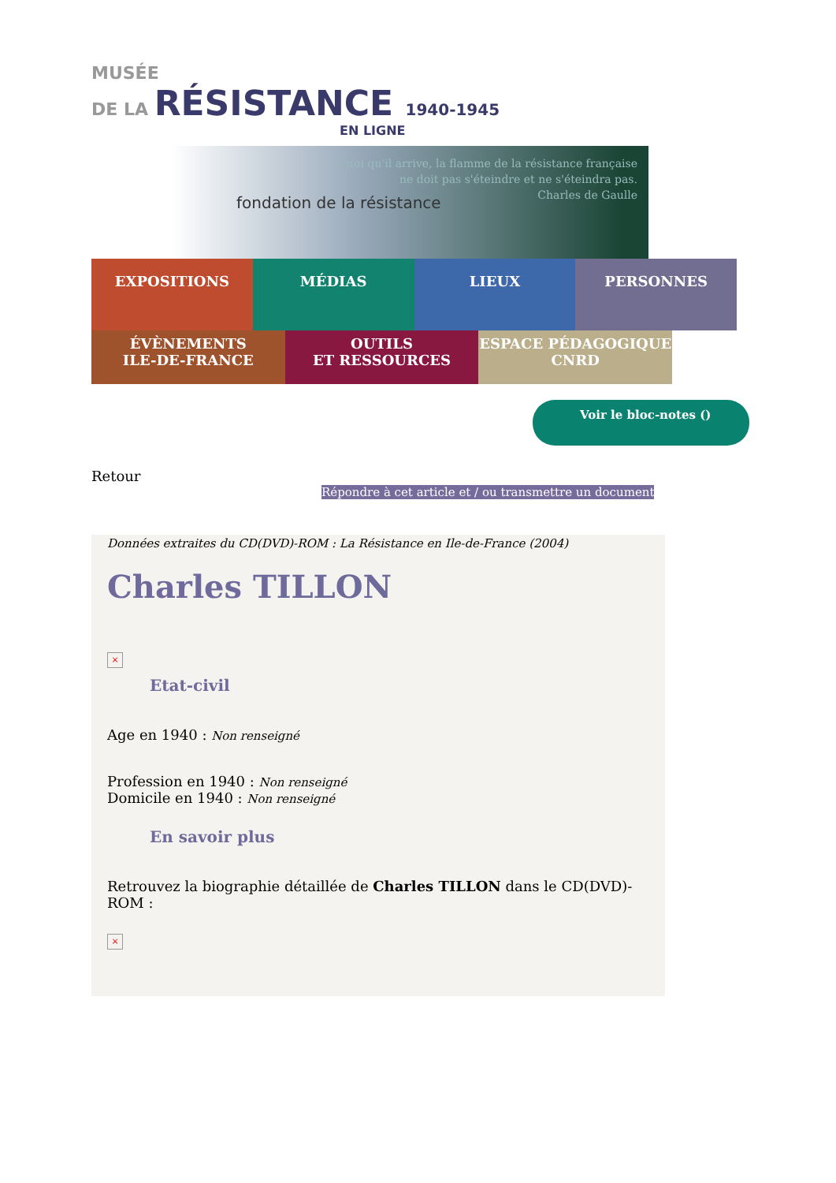MUSÉE
DE LA RÉSISTANCE 1940-1945
EN LIGNE
fondation de la résistance
Quoi qu'il arrive, la flamme de la résistance française
ne doit pas s'éteindre et ne s'éteindra pas.
Charles de Gaulle
EXPOSITIONS MÉDIAS LIEUX PERSONNES
ÉVÈNEMENTS
ILE-DE-FRANCE
OUTILS
ET RESSOURCES
ESPACE PÉDAGOGIQUE
CNRD
Voir le bloc-notes ()
Retour
Répondre à cet article et / ou transmettre un document
Données extraites du CD(DVD)-ROM : La Résistance en Ile-de-France (2004)
Charles TILLON
×
Etat-civil
Age en 1940 : Non renseigné
Profession en 1940 : Non renseigné
Domicile en 1940 : Non renseigné
En savoir plus
Retrouvez la biographie détaillée de Charles TILLON dans le CD(DVD)-ROM :
×